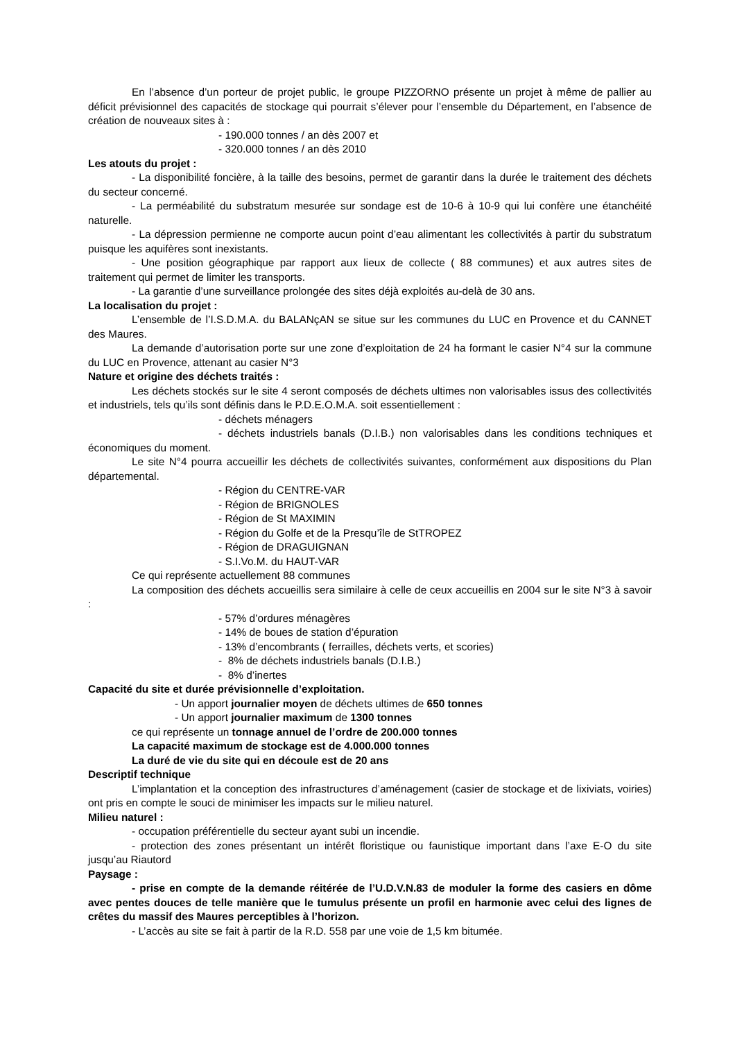En l’absence d’un porteur de projet public, le groupe PIZZORNO présente un projet à même de pallier au déficit prévisionnel des capacités de stockage qui pourrait s’élever pour l’ensemble du Département, en l’absence de création de nouveaux sites à :
- 190.000 tonnes / an dès 2007 et
- 320.000 tonnes / an dès 2010
Les atouts du projet :
- La disponibilité foncière, à la taille des besoins, permet de garantir dans la durée le traitement des déchets du secteur concerné.
- La perméabilité du substratum mesurée sur sondage est de 10-6 à 10-9 qui lui confère une étanchéité naturelle.
- La dépression permienne ne comporte aucun point d’eau alimentant les collectivités à partir du substratum puisque les aquifères sont inexistants.
- Une position géographique par rapport aux lieux de collecte ( 88 communes) et aux autres sites de traitement qui permet de limiter les transports.
- La garantie d’une surveillance prolongée des sites déjà exploités au-delà de 30 ans.
La localisation du projet :
L’ensemble de l’I.S.D.M.A. du BALANçAN se situe sur les communes du LUC en Provence et du CANNET des Maures.
La demande d’autorisation porte sur une zone d’exploitation de 24 ha formant le casier N°4 sur la commune du LUC en Provence, attenant au casier N°3
Nature et origine des déchets traités :
Les déchets stockés sur le site 4 seront composés de déchets ultimes non valorisables issus des collectivités et industriels, tels qu’ils sont définis dans le P.D.E.O.M.A. soit essentiellement :
- déchets ménagers
- déchets industriels banals (D.I.B.) non valorisables dans les conditions techniques et économiques du moment.
Le site N°4 pourra accueillir les déchets de collectivités suivantes, conformément aux dispositions du Plan départemental.
- Région du CENTRE-VAR
- Région de BRIGNOLES
- Région de St MAXIMIN
- Région du Golfe et de la Presqu’île de StTROPEZ
- Région de DRAGUIGNAN
- S.I.Vo.M. du HAUT-VAR
Ce qui représente actuellement 88 communes
La composition des déchets accueillis sera similaire à celle de ceux accueillis en 2004 sur le site N°3 à savoir :
- 57% d’ordures ménagères
- 14% de boues de station d’épuration
- 13% d’encombrants ( ferrailles, déchets verts, et scories)
- 8% de déchets industriels banals (D.I.B.)
- 8% d’inertes
Capacité du site et durée prévisionnelle d’exploitation.
- Un apport journalier moyen de déchets ultimes de 650 tonnes
- Un apport journalier maximum de 1300 tonnes
ce qui représente un tonnage annuel de l’ordre de 200.000 tonnes
La capacité maximum de stockage est de 4.000.000 tonnes
La duré de vie du site qui en découle est de 20 ans
Descriptif technique
L’implantation et la conception des infrastructures d’aménagement (casier de stockage et de lixiviats, voiries) ont pris en compte le souci de minimiser les impacts sur le milieu naturel.
Milieu naturel :
- occupation préférentielle du secteur ayant subi un incendie.
- protection des zones présentant un intérêt floristique ou faunistique important dans l’axe E-O du site jusqu’au Riautord
Paysage :
- prise en compte de la demande réitérée de l’U.D.V.N.83 de moduler la forme des casiers en dôme avec pentes douces de telle manière que le tumulus présente un profil en harmonie avec celui des lignes de crêtes du massif des Maures perceptibles à l’horizon.
- L’accès au site se fait à partir de la R.D. 558 par une voie de 1,5 km bitumée.